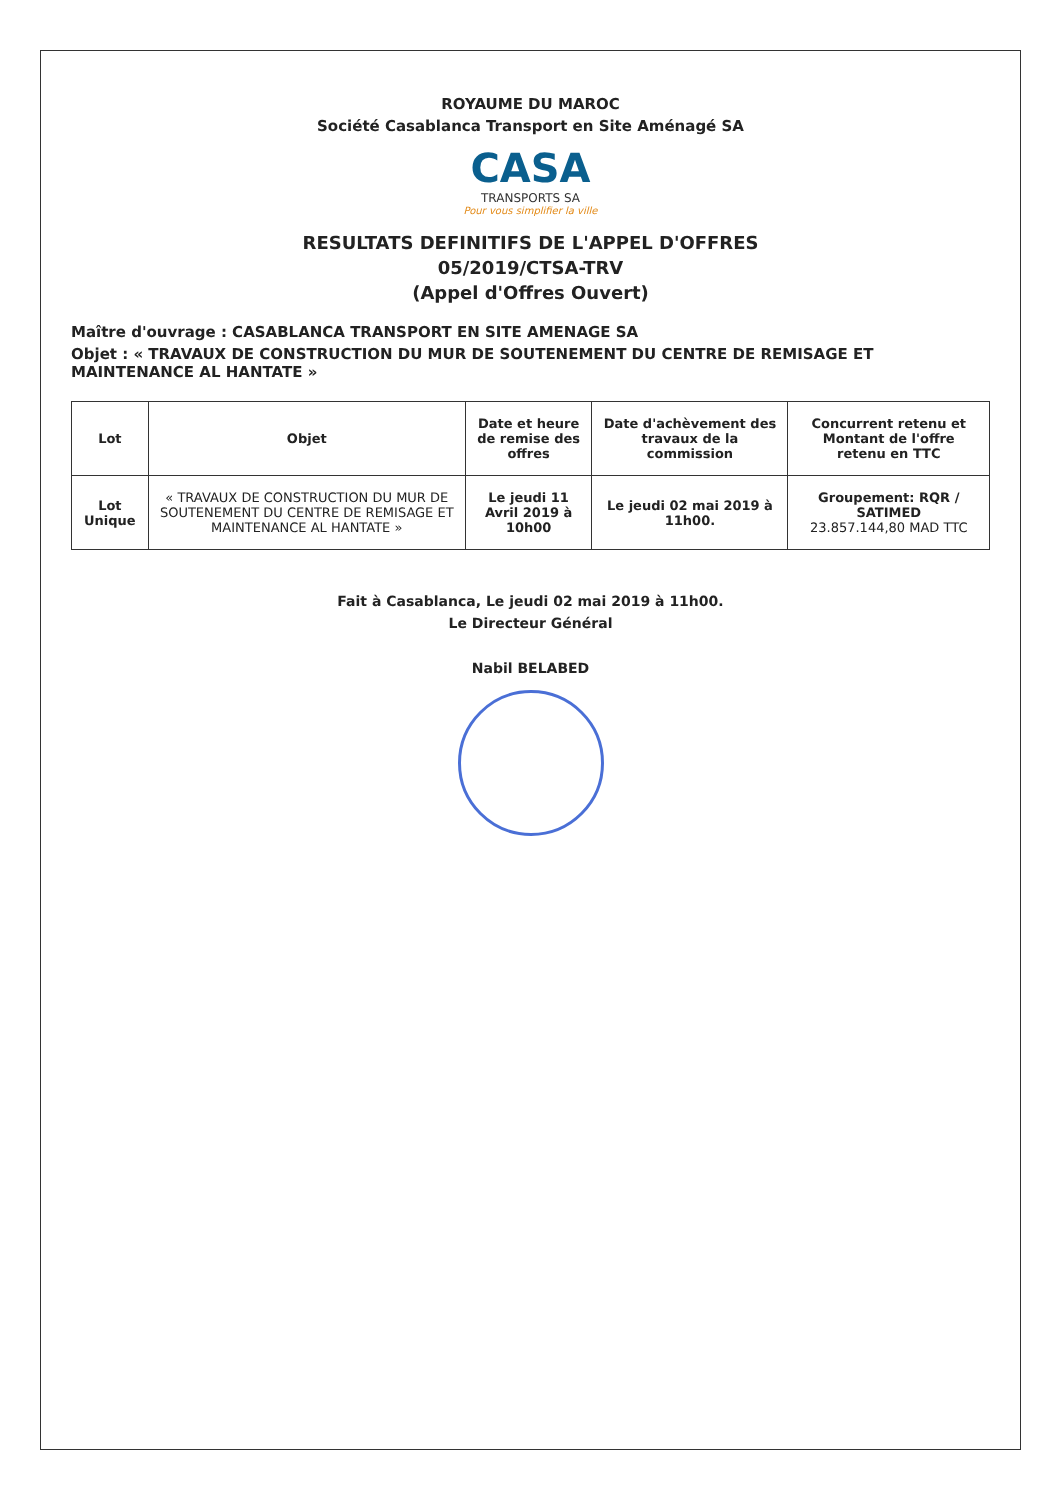ROYAUME DU MAROC
Société Casablanca Transport en Site Aménagé SA
CASA
TRANSPORTS SA
Pour vous simplifier la ville
RESULTATS DEFINITIFS DE L'APPEL D'OFFRES
05/2019/CTSA-TRV
(Appel d'Offres Ouvert)
Maître d'ouvrage : CASABLANCA TRANSPORT EN SITE AMENAGE SA
Objet : « TRAVAUX DE CONSTRUCTION DU MUR DE SOUTENEMENT DU CENTRE DE REMISAGE ET MAINTENANCE AL HANTATE »
| Lot | Objet | Date et heure de remise des offres | Date d'achèvement des travaux de la commission | Concurrent retenu et Montant de l'offre retenu en TTC |
| --- | --- | --- | --- | --- |
| Lot Unique | « TRAVAUX DE CONSTRUCTION DU MUR DE SOUTENEMENT DU CENTRE DE REMISAGE ET MAINTENANCE AL HANTATE » | Le jeudi 11 Avril 2019 à 10h00 | Le jeudi 02 mai 2019 à 11h00. | Groupement: RQR / SATIMED 23.857.144,80 MAD TTC |
Fait à Casablanca, Le jeudi 02 mai 2019 à 11h00.
Le Directeur Général
Nabil BELABED